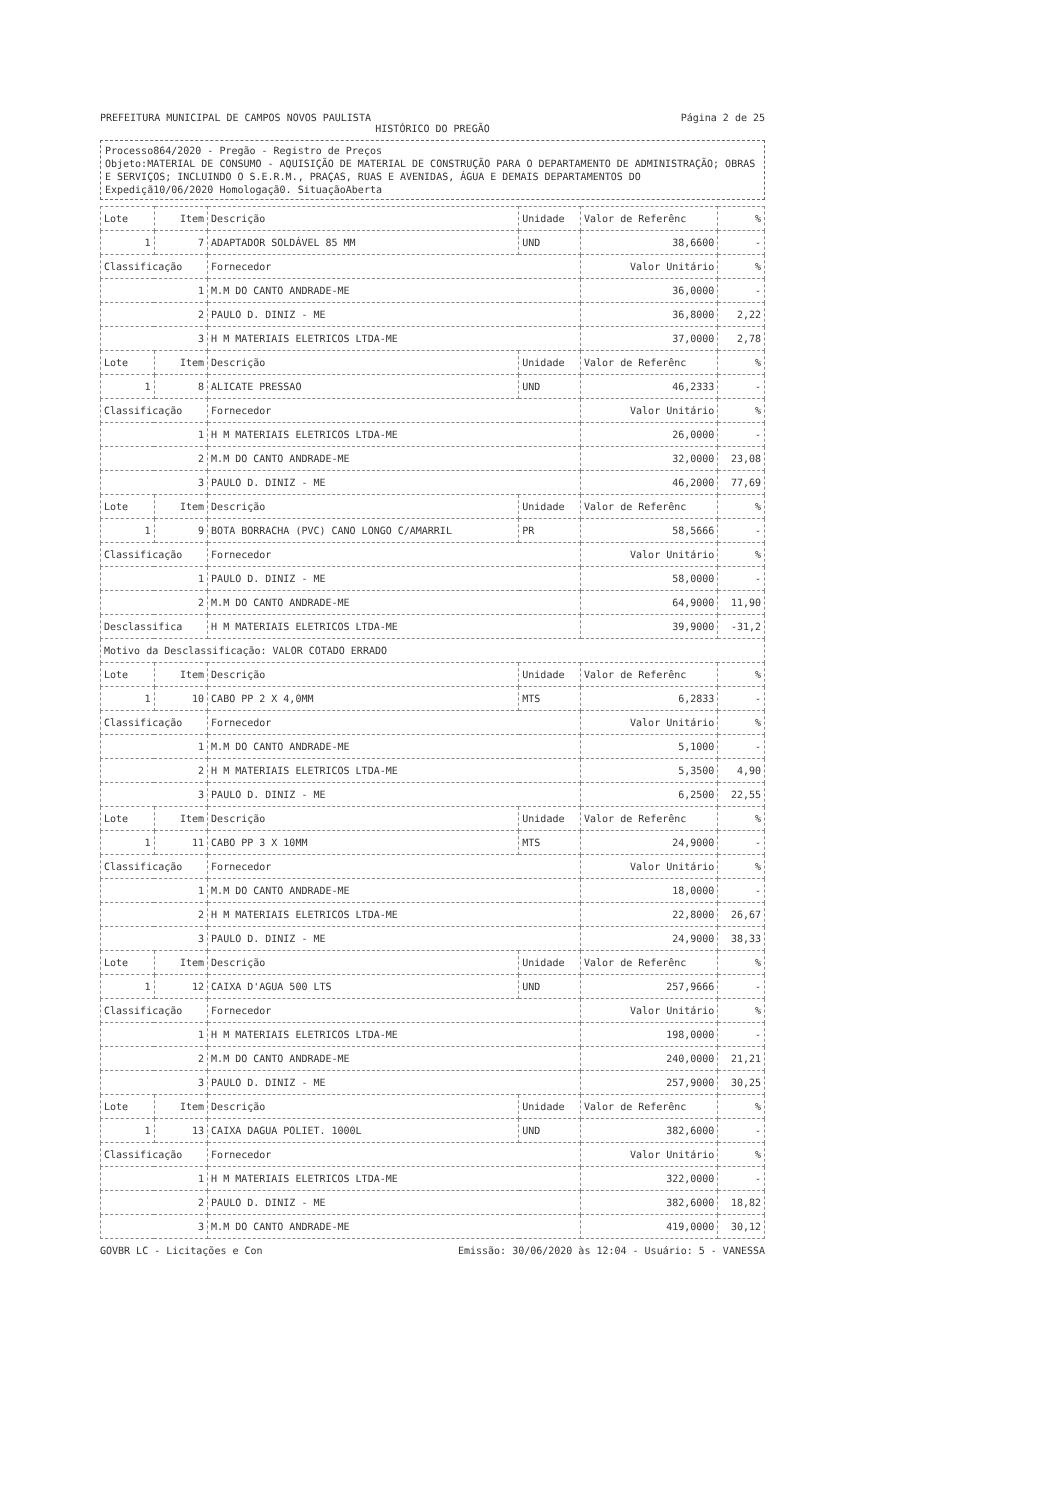PREFEITURA MUNICIPAL DE CAMPOS NOVOS PAULISTA Página 2 de 25
HISTÓRICO DO PREGÃO
Processo864/2020 - Pregão - Registro de Preços
Objeto:MATERIAL DE CONSUMO - AQUISIÇÃO DE MATERIAL DE CONSTRUÇÃO PARA O DEPARTAMENTO DE ADMINISTRAÇÃO; OBRAS E SERVIÇOS; INCLUINDO O S.E.R.M., PRAÇAS, RUAS E AVENIDAS, ÁGUA E DEMAIS DEPARTAMENTOS DO
Expediçã10/06/2020 Homologaçã0. SituaçãoAberta
| Lote | Item | Descrição | Unidade | Valor de Referênc | % |
| --- | --- | --- | --- | --- | --- |
| 1 | 7 | ADAPTADOR SOLDÁVEL 85 MM | UND | 38,6600 | - |
| Classificação | | Fornecedor | | Valor Unitário | % |
| 1 | | M.M DO CANTO ANDRADE-ME | | 36,0000 | - |
| 2 | | PAULO D. DINIZ - ME | | 36,8000 | 2,22 |
| 3 | | H M MATERIAIS ELETRICOS LTDA-ME | | 37,0000 | 2,78 |
| Lote | Item | Descrição | Unidade | Valor de Referênc | % |
| 1 | 8 | ALICATE PRESSAO | UND | 46,2333 | - |
| Classificação | | Fornecedor | | Valor Unitário | % |
| 1 | | H M MATERIAIS ELETRICOS LTDA-ME | | 26,0000 | - |
| 2 | | M.M DO CANTO ANDRADE-ME | | 32,0000 | 23,08 |
| 3 | | PAULO D. DINIZ - ME | | 46,2000 | 77,69 |
| Lote | Item | Descrição | Unidade | Valor de Referênc | % |
| 1 | 9 | BOTA BORRACHA (PVC) CANO LONGO C/AMARRIL | PR | 58,5666 | - |
| Classificação | | Fornecedor | | Valor Unitário | % |
| 1 | | PAULO D. DINIZ - ME | | 58,0000 | - |
| 2 | | M.M DO CANTO ANDRADE-ME | | 64,9000 | 11,90 |
| Desclassifica | | H M MATERIAIS ELETRICOS LTDA-ME | | 39,9000 | -31,2 |
| Motivo da Desclassificação: VALOR COTADO ERRADO | | | | | |
| Lote | Item | Descrição | Unidade | Valor de Referênc | % |
| 1 | 10 | CABO PP 2 X 4,0MM | MTS | 6,2833 | - |
| Classificação | | Fornecedor | | Valor Unitário | % |
| 1 | | M.M DO CANTO ANDRADE-ME | | 5,1000 | - |
| 2 | | H M MATERIAIS ELETRICOS LTDA-ME | | 5,3500 | 4,90 |
| 3 | | PAULO D. DINIZ - ME | | 6,2500 | 22,55 |
| Lote | Item | Descrição | Unidade | Valor de Referênc | % |
| 1 | 11 | CABO PP 3 X 10MM | MTS | 24,9000 | - |
| Classificação | | Fornecedor | | Valor Unitário | % |
| 1 | | M.M DO CANTO ANDRADE-ME | | 18,0000 | - |
| 2 | | H M MATERIAIS ELETRICOS LTDA-ME | | 22,8000 | 26,67 |
| 3 | | PAULO D. DINIZ - ME | | 24,9000 | 38,33 |
| Lote | Item | Descrição | Unidade | Valor de Referênc | % |
| 1 | 12 | CAIXA D'AGUA 500 LTS | UND | 257,9666 | - |
| Classificação | | Fornecedor | | Valor Unitário | % |
| 1 | | H M MATERIAIS ELETRICOS LTDA-ME | | 198,0000 | - |
| 2 | | M.M DO CANTO ANDRADE-ME | | 240,0000 | 21,21 |
| 3 | | PAULO D. DINIZ - ME | | 257,9000 | 30,25 |
| Lote | Item | Descrição | Unidade | Valor de Referênc | % |
| 1 | 13 | CAIXA DAGUA POLIET. 1000L | UND | 382,6000 | - |
| Classificação | | Fornecedor | | Valor Unitário | % |
| 1 | | H M MATERIAIS ELETRICOS LTDA-ME | | 322,0000 | - |
| 2 | | PAULO D. DINIZ - ME | | 382,6000 | 18,82 |
| 3 | | M.M DO CANTO ANDRADE-ME | | 419,0000 | 30,12 |
GOVBR LC - Licitações e Con Emissão: 30/06/2020 às 12:04 - Usuário: 5 - VANESSA